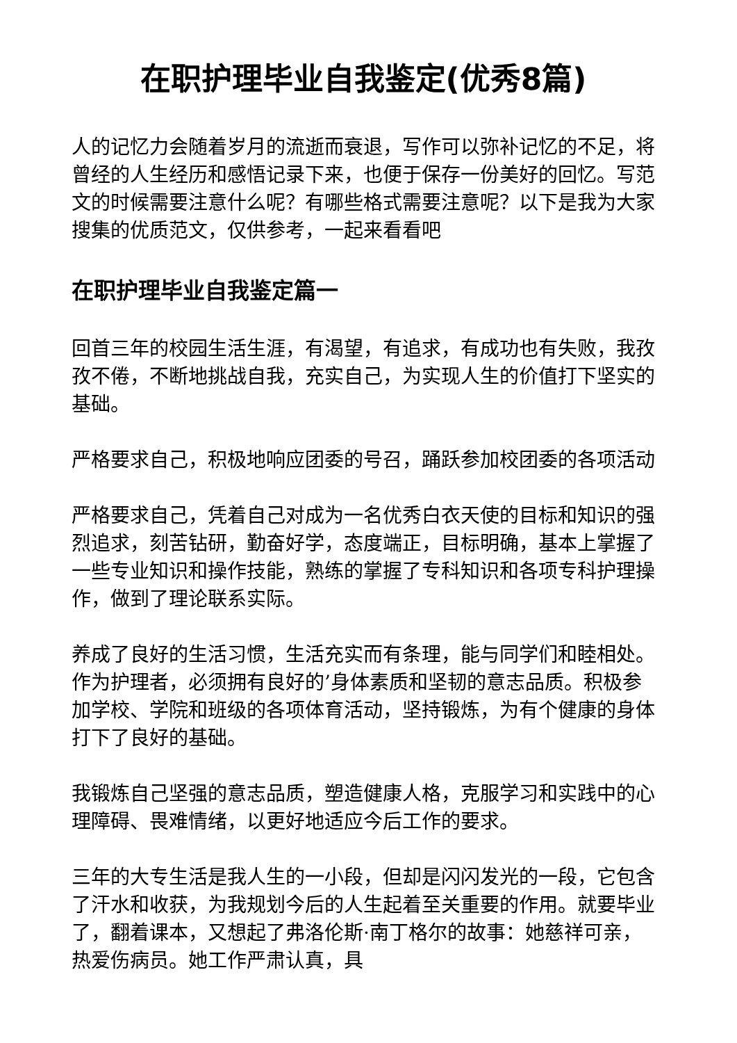在职护理毕业自我鉴定(优秀8篇)
人的记忆力会随着岁月的流逝而衰退，写作可以弥补记忆的不足，将曾经的人生经历和感悟记录下来，也便于保存一份美好的回忆。写范文的时候需要注意什么呢？有哪些格式需要注意呢？以下是我为大家搜集的优质范文，仅供参考，一起来看看吧
在职护理毕业自我鉴定篇一
回首三年的校园生活生涯，有渴望，有追求，有成功也有失败，我孜孜不倦，不断地挑战自我，充实自己，为实现人生的价值打下坚实的基础。
严格要求自己，积极地响应团委的号召，踊跃参加校团委的各项活动
严格要求自己，凭着自己对成为一名优秀白衣天使的目标和知识的强烈追求，刻苦钻研，勤奋好学，态度端正，目标明确，基本上掌握了一些专业知识和操作技能，熟练的掌握了专科知识和各项专科护理操作，做到了理论联系实际。
养成了良好的生活习惯，生活充实而有条理，能与同学们和睦相处。作为护理者，必须拥有良好的’身体素质和坚韧的意志品质。积极参加学校、学院和班级的各项体育活动，坚持锻炼，为有个健康的身体打下了良好的基础。
我锻炼自己坚强的意志品质，塑造健康人格，克服学习和实践中的心理障碍、畏难情绪，以更好地适应今后工作的要求。
三年的大专生活是我人生的一小段，但却是闪闪发光的一段，它包含了汗水和收获，为我规划今后的人生起着至关重要的作用。就要毕业了，翻着课本，又想起了弗洛伦斯·南丁格尔的故事：她慈祥可亲，热爱伤病员。她工作严肃认真，具